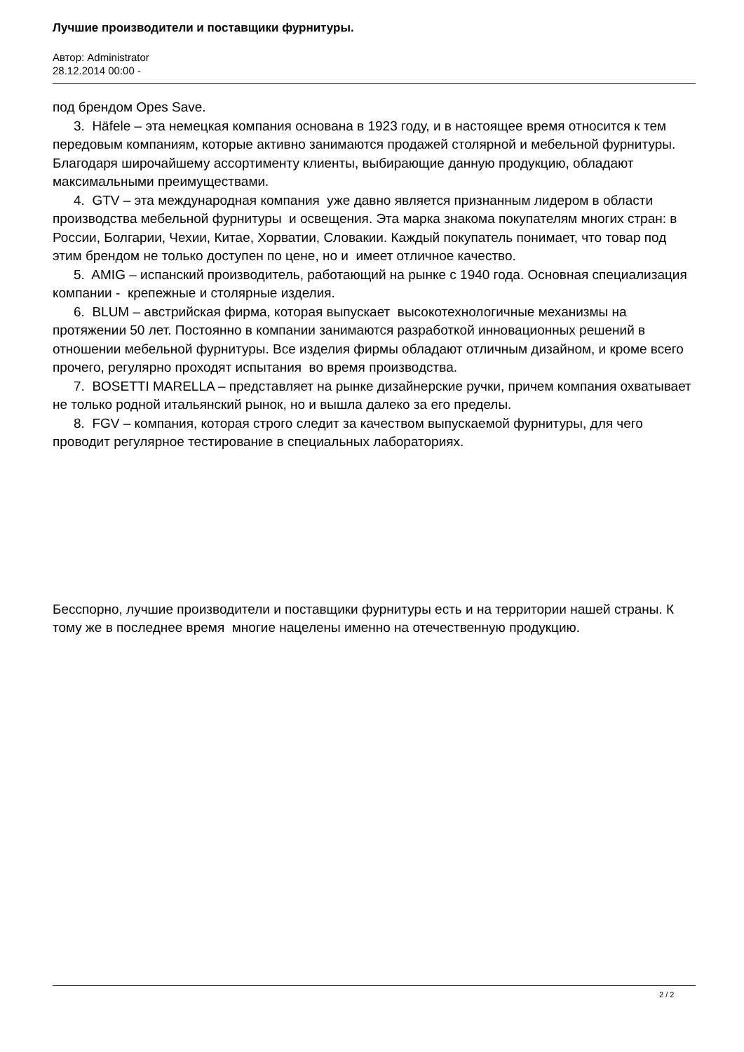Лучшие производители и поставщики фурнитуры.
Автор: Administrator
28.12.2014 00:00 -
под брендом Opes Save.
3. Häfele – эта немецкая компания основана в 1923 году, и в настоящее время относится к тем передовым компаниям, которые активно занимаются продажей столярной и мебельной фурнитуры. Благодаря широчайшему ассортименту клиенты, выбирающие данную продукцию, обладают максимальными преимуществами.
4. GTV – эта международная компания уже давно является признанным лидером в области производства мебельной фурнитуры и освещения. Эта марка знакома покупателям многих стран: в России, Болгарии, Чехии, Китае, Хорватии, Словакии. Каждый покупатель понимает, что товар под этим брендом не только доступен по цене, но и имеет отличное качество.
5. AMIG – испанский производитель, работающий на рынке с 1940 года. Основная специализация компании - крепежные и столярные изделия.
6. BLUM – австрийская фирма, которая выпускает высокотехнологичные механизмы на протяжении 50 лет. Постоянно в компании занимаются разработкой инновационных решений в отношении мебельной фурнитуры. Все изделия фирмы обладают отличным дизайном, и кроме всего прочего, регулярно проходят испытания во время производства.
7. BOSETTI MARELLA – представляет на рынке дизайнерские ручки, причем компания охватывает не только родной итальянский рынок, но и вышла далеко за его пределы.
8. FGV – компания, которая строго следит за качеством выпускаемой фурнитуры, для чего проводит регулярное тестирование в специальных лабораториях.
Бесспорно, лучшие производители и поставщики фурнитуры есть и на территории нашей страны. К тому же в последнее время многие нацелены именно на отечественную продукцию.
2 / 2